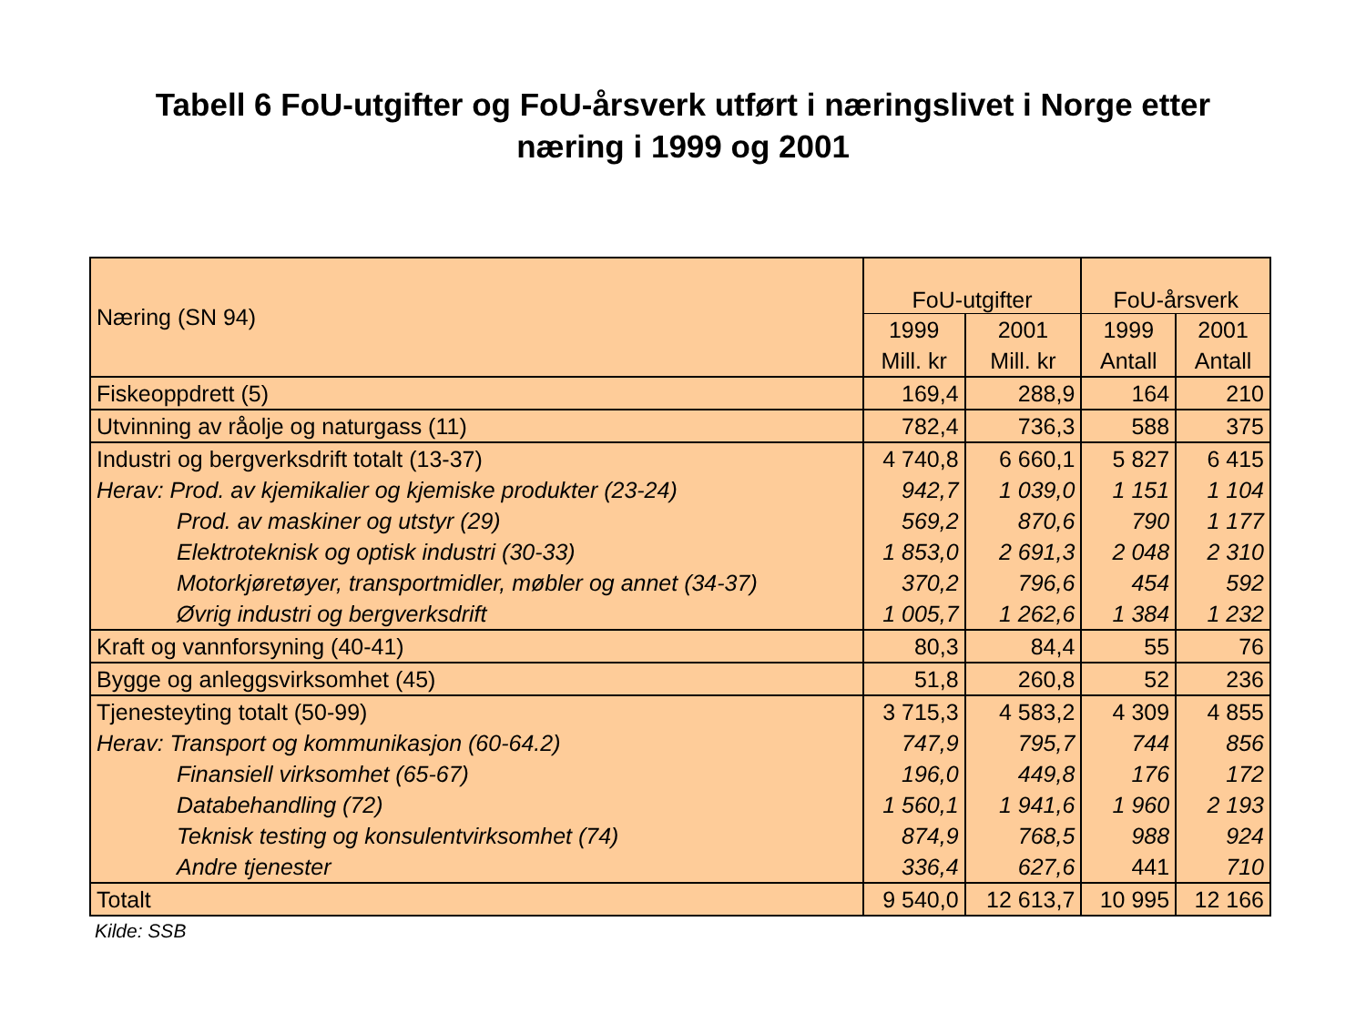Tabell 6 FoU-utgifter og FoU-årsverk utført i næringslivet i Norge etter
næring i 1999 og 2001
| Næring (SN 94) | FoU-utgifter | | FoU-årsverk | |
| --- | --- | --- | --- | --- |
| | 1999 | 2001 | 1999 | 2001 |
| | Mill. kr | Mill. kr | Antall | Antall |
| Fiskeoppdrett (5) | 169,4 | 288,9 | 164 | 210 |
| Utvinning av råolje og naturgass (11) | 782,4 | 736,3 | 588 | 375 |
| Industri og bergverksdrift totalt (13-37) | 4 740,8 | 6 660,1 | 5 827 | 6 415 |
| Herav: Prod. av kjemikalier og kjemiske produkter (23-24) | 942,7 | 1 039,0 | 1 151 | 1 104 |
| Prod. av maskiner og utstyr (29) | 569,2 | 870,6 | 790 | 1 177 |
| Elektroteknisk og optisk industri (30-33) | 1 853,0 | 2 691,3 | 2 048 | 2 310 |
| Motorkjøretøyer, transportmidler, møbler og annet (34-37) | 370,2 | 796,6 | 454 | 592 |
| Øvrig industri og bergverksdrift | 1 005,7 | 1 262,6 | 1 384 | 1 232 |
| Kraft og vannforsyning (40-41) | 80,3 | 84,4 | 55 | 76 |
| Bygge og anleggsvirksomhet (45) | 51,8 | 260,8 | 52 | 236 |
| Tjenesteyting totalt (50-99) | 3 715,3 | 4 583,2 | 4 309 | 4 855 |
| Herav: Transport og kommunikasjon (60-64.2) | 747,9 | 795,7 | 744 | 856 |
| Finansiell virksomhet (65-67) | 196,0 | 449,8 | 176 | 172 |
| Databehandling (72) | 1 560,1 | 1 941,6 | 1 960 | 2 193 |
| Teknisk testing og konsulentvirksomhet (74) | 874,9 | 768,5 | 988 | 924 |
| Andre tjenester | 336,4 | 627,6 | 441 | 710 |
| Totalt | 9 540,0 | 12 613,7 | 10 995 | 12 166 |
Kilde: SSB